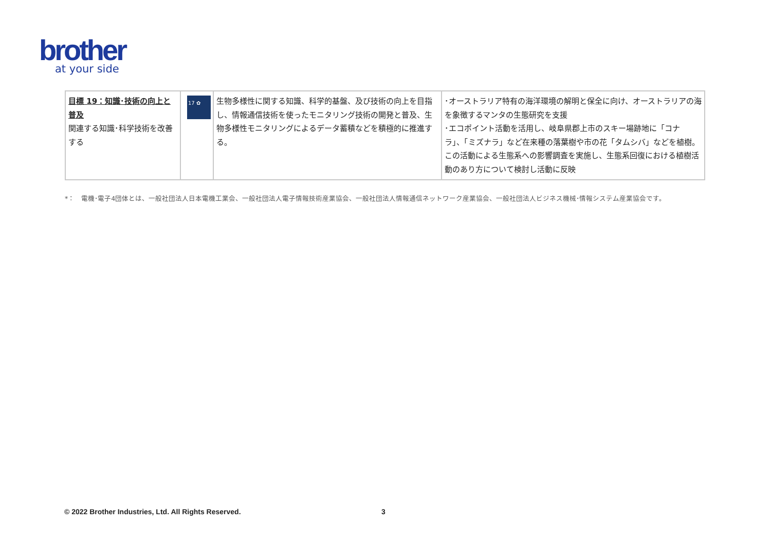brother
at your side
| 目標 19：知識･技術の向上と普及 関連する知識･科学技術を改善する | 17 ✿ | 生物多様性に関する知識、科学的基盤、及び技術の向上を目指し、情報通信技術を使ったモニタリング技術の開発と普及、生物多様性モニタリングによるデータ蓄積などを積極的に推進する。 | ･オーストラリア特有の海洋環境の解明と保全に向け、オーストラリアの海を象徴するマンタの生態研究を支援 ･エコポイント活動を活用し、岐阜県郡上市のスキー場跡地に「コナラ」、「ミズナラ」など在来種の落葉樹や市の花「タムシバ」などを植樹。この活動による生態系への影響調査を実施し、生態系回復における植樹活動のあり方について検討し活動に反映 |
*：　電機･電子4団体とは、一般社団法人日本電機工業会、一般社団法人電子情報技術産業協会、一般社団法人情報通信ネットワーク産業協会、一般社団法人ビジネス機械･情報システム産業協会です。
© 2022 Brother Industries, Ltd. All Rights Reserved.
3